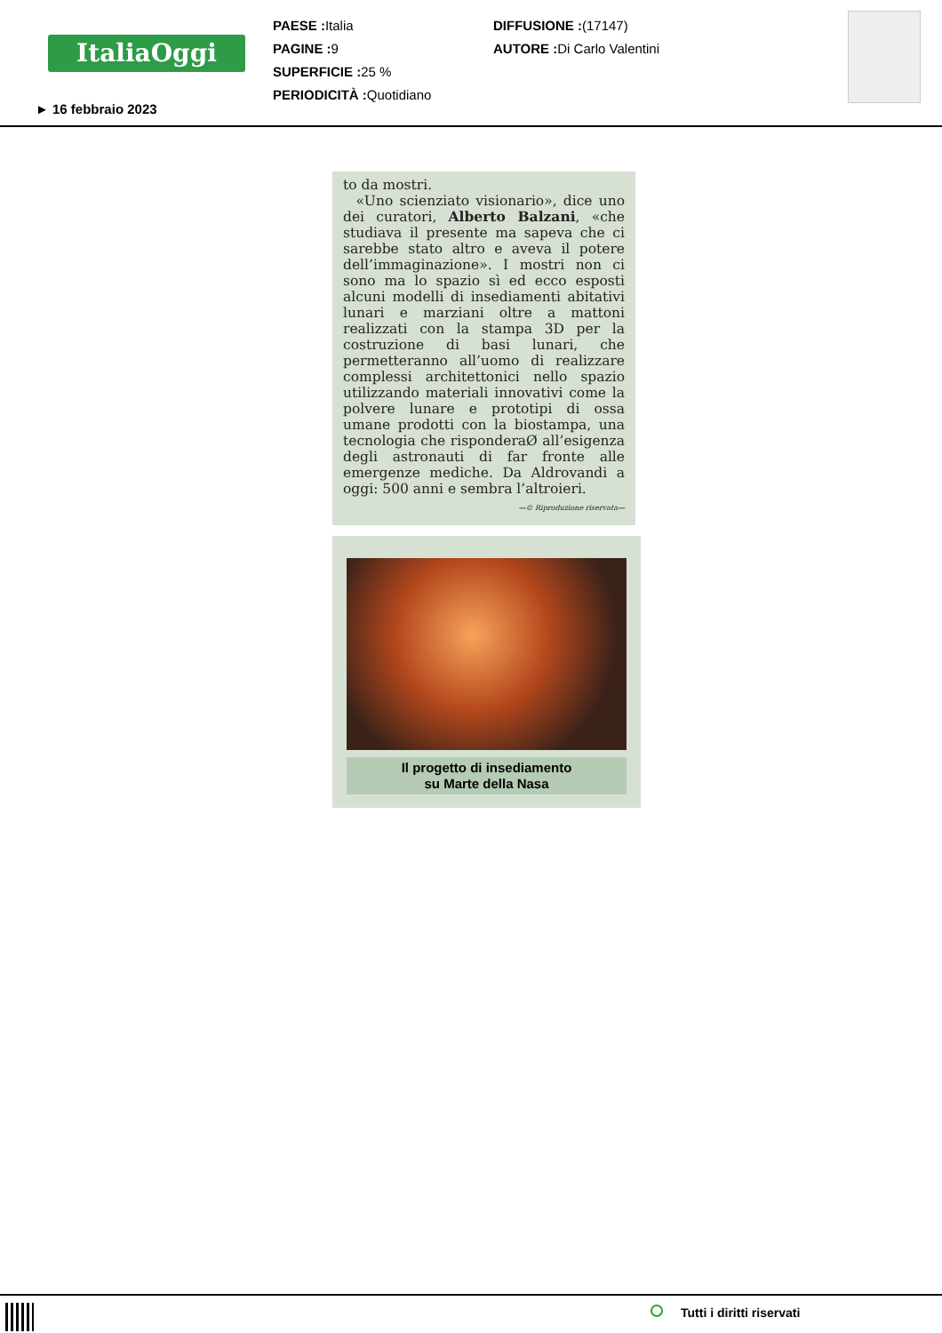ItaliaOggi
PAESE : Italia
PAGINE : 9
SUPERFICIE : 25 %
PERIODICITÀ : Quotidiano
DIFFUSIONE :(17147)
AUTORE : Di Carlo Valentini
► 16 febbraio 2023
to da mostri.
«Uno scienziato visionario», dice uno dei curatori, Alberto Balzani, «che studiava il presente ma sapeva che ci sarebbe stato altro e aveva il potere dell’immaginazione». I mostri non ci sono ma lo spazio sì ed ecco esposti alcuni modelli di insediamenti abitativi lunari e marziani oltre a mattoni realizzati con la stampa 3D per la costruzione di basi lunari, che permetteranno all’uomo di realizzare complessi architettonici nello spazio utilizzando materiali innovativi come la polvere lunare e prototipi di ossa umane prodotti con la biostampa, una tecnologia che risponderaØ all’esigenza degli astronauti di far fronte alle emergenze mediche. Da Aldrovandi a oggi: 500 anni e sembra l’altroieri.
—© Riproduzione riservata—
Il progetto di insediamento
su Marte della Nasa
Tutti i diritti riservati